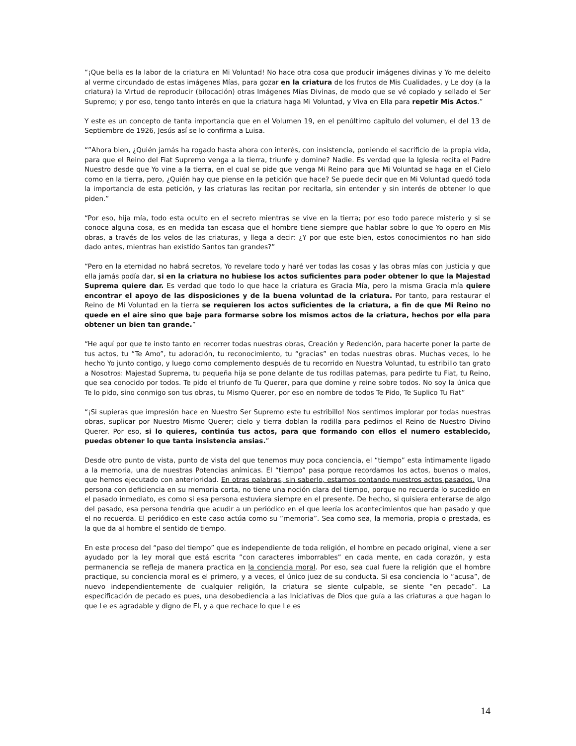“¡Que bella es la labor de la criatura en Mi Voluntad! No hace otra cosa que producir imágenes divinas y Yo me deleito al verme circundado de estas imágenes Mías, para gozar en la criatura de los frutos de Mis Cualidades, y Le doy (a la criatura) la Virtud de reproducir (bilocación) otras Imágenes Mías Divinas, de modo que se vé copiado y sellado el Ser Supremo; y por eso, tengo tanto interés en que la criatura haga Mi Voluntad, y Viva en Ella para repetir Mis Actos.”
Y este es un concepto de tanta importancia que en el Volumen 19, en el penúltimo capitulo del volumen, el del 13 de Septiembre de 1926, Jesús así se lo confirma a Luisa.
“”Ahora bien, ¿Quién jamás ha rogado hasta ahora con interés, con insistencia, poniendo el sacrificio de la propia vida, para que el Reino del Fiat Supremo venga a la tierra, triunfe y domine? Nadie. Es verdad que la Iglesia recita el Padre Nuestro desde que Yo vine a la tierra, en el cual se pide que venga Mi Reino para que Mi Voluntad se haga en el Cielo como en la tierra, pero, ¿Quién hay que piense en la petición que hace? Se puede decir que en Mi Voluntad quedó toda la importancia de esta petición, y las criaturas las recitan por recitarla, sin entender y sin interés de obtener lo que piden.”
“Por eso, hija mía, todo esta oculto en el secreto mientras se vive en la tierra; por eso todo parece misterio y si se conoce alguna cosa, es en medida tan escasa que el hombre tiene siempre que hablar sobre lo que Yo opero en Mis obras, a través de los velos de las criaturas, y llega a decir: ¿Y por que este bien, estos conocimientos no han sido dado antes, mientras han existido Santos tan grandes?”
“Pero en la eternidad no habrá secretos, Yo revelare todo y haré ver todas las cosas y las obras mías con justicia y que ella jamás podía dar, si en la criatura no hubiese los actos suficientes para poder obtener lo que la Majestad Suprema quiere dar. Es verdad que todo lo que hace la criatura es Gracia Mía, pero la misma Gracia mía quiere encontrar el apoyo de las disposiciones y de la buena voluntad de la criatura. Por tanto, para restaurar el Reino de Mi Voluntad en la tierra se requieren los actos suficientes de la criatura, a fin de que Mi Reino no quede en el aire sino que baje para formarse sobre los mismos actos de la criatura, hechos por ella para obtener un bien tan grande.”
“He aquí por que te insto tanto en recorrer todas nuestras obras, Creación y Redención, para hacerte poner la parte de tus actos, tu “Te Amo”, tu adoración, tu reconocimiento, tu “gracias” en todas nuestras obras. Muchas veces, lo he hecho Yo junto contigo, y luego como complemento después de tu recorrido en Nuestra Voluntad, tu estribillo tan grato a Nosotros: Majestad Suprema, tu pequeña hija se pone delante de tus rodillas paternas, para pedirte tu Fiat, tu Reino, que sea conocido por todos. Te pido el triunfo de Tu Querer, para que domine y reine sobre todos. No soy la única que Te lo pido, sino conmigo son tus obras, tu Mismo Querer, por eso en nombre de todos Te Pido, Te Suplico Tu Fiat”
“¡Si supieras que impresión hace en Nuestro Ser Supremo este tu estribillo! Nos sentimos implorar por todas nuestras obras, suplicar por Nuestro Mismo Querer; cielo y tierra doblan la rodilla para pedirnos el Reino de Nuestro Divino Querer. Por eso, si lo quieres, continúa tus actos, para que formando con ellos el numero establecido, puedas obtener lo que tanta insistencia ansias.”
Desde otro punto de vista, punto de vista del que tenemos muy poca conciencia, el “tiempo” esta íntimamente ligado a la memoria, una de nuestras Potencias anímicas. El “tiempo” pasa porque recordamos los actos, buenos o malos, que hemos ejecutado con anterioridad. En otras palabras, sin saberlo, estamos contando nuestros actos pasados. Una persona con deficiencia en su memoria corta, no tiene una noción clara del tiempo, porque no recuerda lo sucedido en el pasado inmediato, es como si esa persona estuviera siempre en el presente. De hecho, si quisiera enterarse de algo del pasado, esa persona tendría que acudir a un periódico en el que leería los acontecimientos que han pasado y que el no recuerda. El periódico en este caso actúa como su “memoria”. Sea como sea, la memoria, propia o prestada, es la que da al hombre el sentido de tiempo.
En este proceso del “paso del tiempo” que es independiente de toda religión, el hombre en pecado original, viene a ser ayudado por la ley moral que está escrita ”con caracteres imborrables” en cada mente, en cada corazón, y esta permanencia se refleja de manera practica en la conciencia moral. Por eso, sea cual fuere la religión que el hombre practique, su conciencia moral es el primero, y a veces, el único juez de su conducta. Si esa conciencia lo “acusa”, de nuevo independientemente de cualquier religión, la criatura se siente culpable, se siente “en pecado”. La especificación de pecado es pues, una desobediencia a las Iniciativas de Dios que guía a las criaturas a que hagan lo que Le es agradable y digno de El, y a que rechace lo que Le es
14